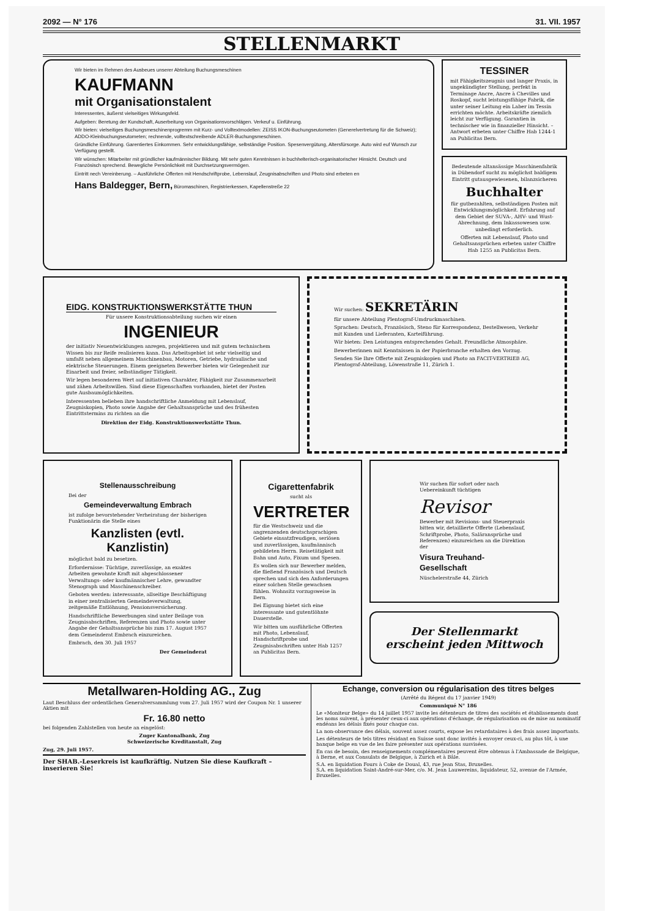2092 — N° 176 31. VII. 1957
STELLENMARKT
Wir bieten im Rehmen des Ausbeues unserer Abteilung Buchungsmeschinen
KAUFMANN
mit Organisationstalent
Interessentes, äußerst vielseitiges Wirkungsfeld.
Aufgeben: Beretung der Kundschaft, Auserbeitung von Organisationsvorschlägen. Verkeuf u. Einführung.
Wir bieten: vielseitiges Buchungsmeschinenprogremm mit Kurz- und Volltextmodellen: ZEISS IKON-Buchungseutometen (Generelvertretung für die Schweiz); ADDO-Kleinbuchungseutometen; rechnende, volltextschreibende ADLER-Buchungsmeschinen.
Gründliche Einführung. Garentiertes Einkommen. Sehr entwicklungsfähige, selbständige Position. Spesenvergütung, Altersfürsorge. Auto wird euf Wunsch zur Verfügung gestellt.
Wir wünschen: Mitarbeiter mit gründlicher kaufmännischer Bildung. Mit sehr guten Kenntnissen in buchhelterisch-organisatorischer Hinsicht. Deutsch und Französisch sprechend. Bewegliche Persönlichkeit mit Durchsetzungsvermögen.
Eintritt nech Vereinberung. – Ausführliche Offerten mit Hendschriftprobe, Lebenslauf, Zeugnisabschriften und Photo sind erbeten en
Hans Baldegger, Bern, Büromaschinen, Registrierkessen, Kapellenstreße 22
TESSINER
mit Fähigkeitszeugnis und langer Praxis, in ungekündigter Stellung, perfekt in Terminage Ancre, Ancre à Chevilles und Roskopf, sucht leistungsfähige Fabrik, die unter seiner Leitung ein Laber im Tessin errichten möchte. Arbeitskräfte ziemlich leicht zur Verfügung. Garantien in technischer wie in finanzieller Hinsicht. – Antwort erbeten unter Chiffre Hab 1244-1 an Publicitas Bern.
Bedeutende altansässige Maschinenfabrik in Dübendorf sucht zu möglichst baldigem Eintritt gutausgewiesenen, bilanzsicheren
Buchhalter
für gutbezahlten, selbständigen Posten mit Entwicklungsmöglichkeit. Erfahrung auf dem Gebiet der SUVA-, AHV- und Wust-Abrechnung, dem Inkassowesen usw. unbedingt erforderlich.
Offerten mit Lebenslauf, Photo und Gehaltsansprüchen erbeten unter Chiffre Hab 1255 an Publicitas Bern.
EIDG. KONSTRUKTIONSWERKSTÄTTE THUN
Für unsere Konstruktionsabteilung suchen wir einen
INGENIEUR
der initiativ Neuentwicklungen anregen, projektieren und mit gutem technischem Wissen bis zur Reife realisieren kann. Das Arbeitsgebiet ist sehr vielseitig und umfaßt neben allgemeinem Maschinenbau, Motoren, Getriebe, hydraulische und elektrische Steuerungen. Einem geeigneten Bewerber bieten wir Gelegenheit zur Einarbeit und freier, selbständiger Tätigkeit.
Wir legen besonderen Wert auf initiativen Charakter, Fähigkeit zur Zusammenarbeit und zähen Arbeitswillen. Sind diese Eigenschaften vorhanden, bietet der Posten gute Ausbaumöglichkeiten.
Interessenten belieben ihre handschriftliche Anmeldung mit Lebenslauf, Zeugniskopien, Photo sowie Angabe der Gehaltsansprüche und des frühesten Eintrittstermins zu richten an die
Direktion der Eidg. Konstruktionswerkstätte Thun.
Wir suchen: SEKRETÄRIN
für unsere Abteilung Plentograf-Umdruckmaschinen.
Sprachen: Deutsch, Französisch, Steno für Korrespondenz, Bestellwesen, Verkehr mit Kunden und Lieferanten, Karteiführung.
Wir bieten: Den Leistungen entsprechendes Gehalt. Freundliche Atmosphäre.
Bewerberinnen mit Kenntnissen in der Papierbranche erhalten den Vorzug.
Senden Sie Ihre Offerte mit Zeugniskopien und Photo an FACIT-VERTRIEB AG, Plentograf-Abteilung, Löwenstraße 11, Zürich 1.
Stellenausschreibung
Bei der
Gemeindeverwaltung Embrach
ist zufolge bevorstehender Verheiratung der bisherigen Funktionärin die Stelle eines
Kanzlisten (evtl. Kanzlistin)
möglichst bald zu besetzen.
Erfordernisse: Tüchtige, zuverlässige, an exaktes Arbeiten gewohnte Kraft mit abgeschlossener Verwaltungs- oder kaufmännischer Lehre, gewandter Stenograph und Maschinenschreiber.
Geboten werden: interessante, allseitige Beschäftigung in einer zentralisierten Gemeindeverwaltung, zeitgemäße Entlöhnung, Pensionsversicherung.
Handschriftliche Bewerbungen sind unter Beilage von Zeugnisabschriften, Referenzen und Photo sowie unter Angabe der Gehaltsansprüche bis zum 17. August 1957 dem Gemeinderat Embrach einzureichen.
Embrach, den 30. Juli 1957
Der Gemeinderat
Cigarettenfabrik
sucht als
VERTRETER
für die Westschweiz und die angrenzenden deutschsprachigen Gebiete einsatzfreudigen, seriösen und zuverlässigen, kaufmännisch gebildeten Herrn. Reisetätigkeit mit Bahn und Auto, Fixum und Spesen.
Es wollen sich nur Bewerber melden, die fließend Französisch und Deutsch sprechen und sich den Anforderungen einer solchen Stelle gewachsen fühlen. Wohnsitz vorzugsweise in Bern.
Bei Eignung bietet sich eine interessante und gutentlöhnte Dauerstelle.
Wir bitten um ausführliche Offerten mit Photo, Lebenslauf, Handschriftprobe und Zeugnisabschriften unter Hab 1257 an Publicitas Bern.
Wir suchen für sofort oder nach Uebereinkunft tüchtigen
Revisor
Bewerber mit Revisions- und Steuerpraxis bitten wir, detaillierte Offerte (Lebenslauf, Schriftprobe, Photo, Salär­ansprüche und Referenzen) einzureichen an die Direktion der
Visura Treuhand-Gesellschaft
Nüschelerstraße 44, Zürich
Der Stellenmarkt
erscheint jeden Mittwoch
Metallwaren-Holding AG., Zug
Laut Beschluss der ordentlichen Generalversammlung vom 27. Juli 1957 wird der Coupon Nr. 1 unserer Aktien mit
Fr. 16.80 netto
bei folgenden Zahlstellen von heute an eingelöst:
Zuger Kantonalbank, Zug
Schweizerische Kreditanstalt, Zug
Zug, 29. Juli 1957.
Der SHAB.-Leserkreis ist kaufkräftig. Nutzen Sie diese Kaufkraft – inserieren Sie!
Echange, conversion ou régularisation des titres belges
(Arrêté du Régent du 17 janvier 1949)
Communiqué N° 186
Le «Moniteur Belge» du 14 juillet 1957 invite les détenteurs de titres des sociétés et établissements dont les noms suivent, à présenter ceux-ci aux opérations d'échange, de régularisation ou de mise au nominatif endéans les délais fixés pour chaque cas.
La non-observance des délais, souvent assez courts, expose les retardataires à des frais assez importants.
Les détenteurs de tels titres résidant en Suisse sont donc invités à envoyer ceux-ci, au plus tôt, à une banque belge en vue de les faire présenter aux opérations susvisées.
En cas de besoin, des renseignements complémentaires peuvent être obtenus à l'Ambassade de Belgique, à Berne, et aux Consulats de Belgique, à Zurich et à Bâle.
S.A. en liquidation Fours à Coke de Doual, 43, rue Jean Stas, Bruxelles.
S.A. en liquidation Saint-André-sur-Mer, c/o. M. Jean Lauwereins, liquidateur, 52, avenue de l'Armée, Bruxelles.